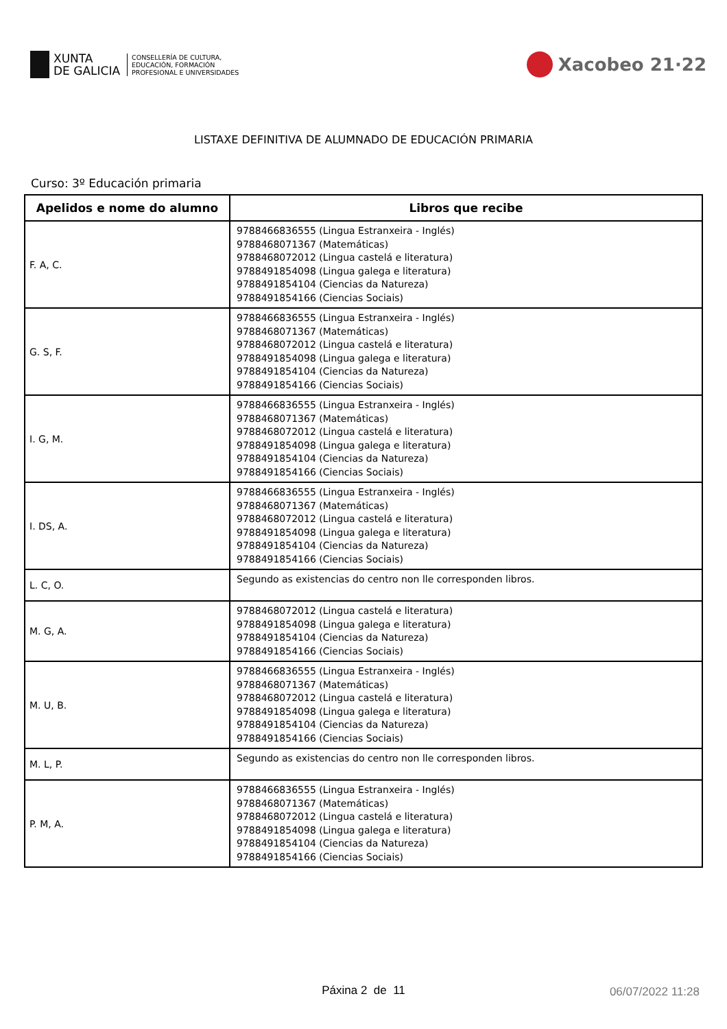XUNTA
DE GALICIA
CONSELLERÍA DE CULTURA,
EDUCACIÓN, FORMACIÓN
PROFESIONAL E UNIVERSIDADES
Xacobeo 21·22
LISTAXE DEFINITIVA DE ALUMNADO DE EDUCACIÓN PRIMARIA
Curso: 3º Educación primaria
| Apelidos e nome do alumno | Libros que recibe |
| --- | --- |
| F. A, C. | 9788466836555 (Lingua Estranxeira - Inglés) 9788468071367 (Matemáticas) 9788468072012 (Lingua castelá e literatura) 9788491854098 (Lingua galega e literatura) 9788491854104 (Ciencias da Natureza) 9788491854166 (Ciencias Sociais) |
| G. S, F. | 9788466836555 (Lingua Estranxeira - Inglés) 9788468071367 (Matemáticas) 9788468072012 (Lingua castelá e literatura) 9788491854098 (Lingua galega e literatura) 9788491854104 (Ciencias da Natureza) 9788491854166 (Ciencias Sociais) |
| I. G, M. | 9788466836555 (Lingua Estranxeira - Inglés) 9788468071367 (Matemáticas) 9788468072012 (Lingua castelá e literatura) 9788491854098 (Lingua galega e literatura) 9788491854104 (Ciencias da Natureza) 9788491854166 (Ciencias Sociais) |
| I. DS, A. | 9788466836555 (Lingua Estranxeira - Inglés) 9788468071367 (Matemáticas) 9788468072012 (Lingua castelá e literatura) 9788491854098 (Lingua galega e literatura) 9788491854104 (Ciencias da Natureza) 9788491854166 (Ciencias Sociais) |
| L. C, O. | Segundo as existencias do centro non lle corresponden libros. |
| M. G, A. | 9788468072012 (Lingua castelá e literatura) 9788491854098 (Lingua galega e literatura) 9788491854104 (Ciencias da Natureza) 9788491854166 (Ciencias Sociais) |
| M. U, B. | 9788466836555 (Lingua Estranxeira - Inglés) 9788468071367 (Matemáticas) 9788468072012 (Lingua castelá e literatura) 9788491854098 (Lingua galega e literatura) 9788491854104 (Ciencias da Natureza) 9788491854166 (Ciencias Sociais) |
| M. L, P. | Segundo as existencias do centro non lle corresponden libros. |
| P. M, A. | 9788466836555 (Lingua Estranxeira - Inglés) 9788468071367 (Matemáticas) 9788468072012 (Lingua castelá e literatura) 9788491854098 (Lingua galega e literatura) 9788491854104 (Ciencias da Natureza) 9788491854166 (Ciencias Sociais) |
Páxina 2 de 11
06/07/2022 11:28